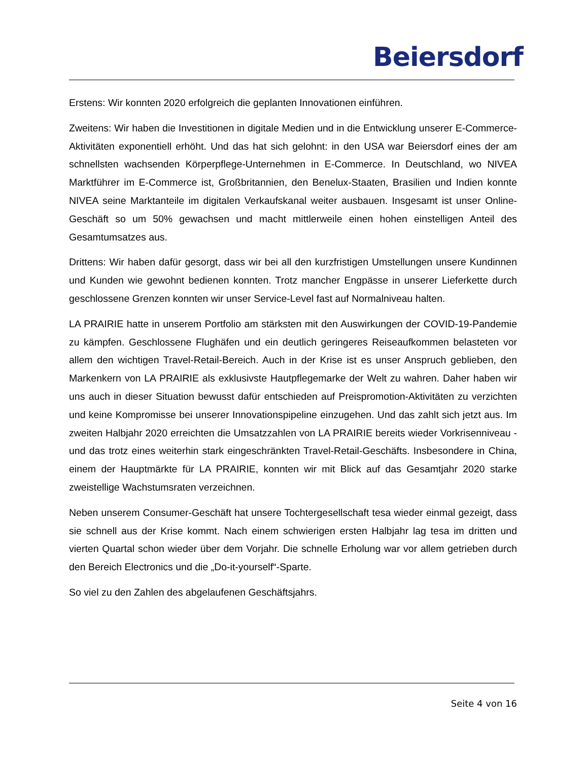Beiersdorf
Erstens: Wir konnten 2020 erfolgreich die geplanten Innovationen einführen.
Zweitens: Wir haben die Investitionen in digitale Medien und in die Entwicklung unserer E-Commerce-Aktivitäten exponentiell erhöht. Und das hat sich gelohnt: in den USA war Beiersdorf eines der am schnellsten wachsenden Körperpflege-Unternehmen in E-Commerce. In Deutschland, wo NIVEA Marktführer im E-Commerce ist, Großbritannien, den Benelux-Staaten, Brasilien und Indien konnte NIVEA seine Marktanteile im digitalen Verkaufskanal weiter ausbauen. Insgesamt ist unser Online-Geschäft so um 50% gewachsen und macht mittlerweile einen hohen einstelligen Anteil des Gesamtumsatzes aus.
Drittens: Wir haben dafür gesorgt, dass wir bei all den kurzfristigen Umstellungen unsere Kundinnen und Kunden wie gewohnt bedienen konnten. Trotz mancher Engpässe in unserer Lieferkette durch geschlossene Grenzen konnten wir unser Service-Level fast auf Normalniveau halten.
LA PRAIRIE hatte in unserem Portfolio am stärksten mit den Auswirkungen der COVID-19-Pandemie zu kämpfen. Geschlossene Flughäfen und ein deutlich geringeres Reiseaufkommen belasteten vor allem den wichtigen Travel-Retail-Bereich. Auch in der Krise ist es unser Anspruch geblieben, den Markenkern von LA PRAIRIE als exklusivste Hautpflegemarke der Welt zu wahren. Daher haben wir uns auch in dieser Situation bewusst dafür entschieden auf Preispromotion-Aktivitäten zu verzichten und keine Kompromisse bei unserer Innovationspipeline einzugehen. Und das zahlt sich jetzt aus. Im zweiten Halbjahr 2020 erreichten die Umsatzzahlen von LA PRAIRIE bereits wieder Vorkrisenniveau - und das trotz eines weiterhin stark eingeschränkten Travel-Retail-Geschäfts. Insbesondere in China, einem der Hauptmärkte für LA PRAIRIE, konnten wir mit Blick auf das Gesamtjahr 2020 starke zweistellige Wachstumsraten verzeichnen.
Neben unserem Consumer-Geschäft hat unsere Tochtergesellschaft tesa wieder einmal gezeigt, dass sie schnell aus der Krise kommt. Nach einem schwierigen ersten Halbjahr lag tesa im dritten und vierten Quartal schon wieder über dem Vorjahr. Die schnelle Erholung war vor allem getrieben durch den Bereich Electronics und die „Do-it-yourself“-Sparte.
So viel zu den Zahlen des abgelaufenen Geschäftsjahrs.
Seite 4 von 16